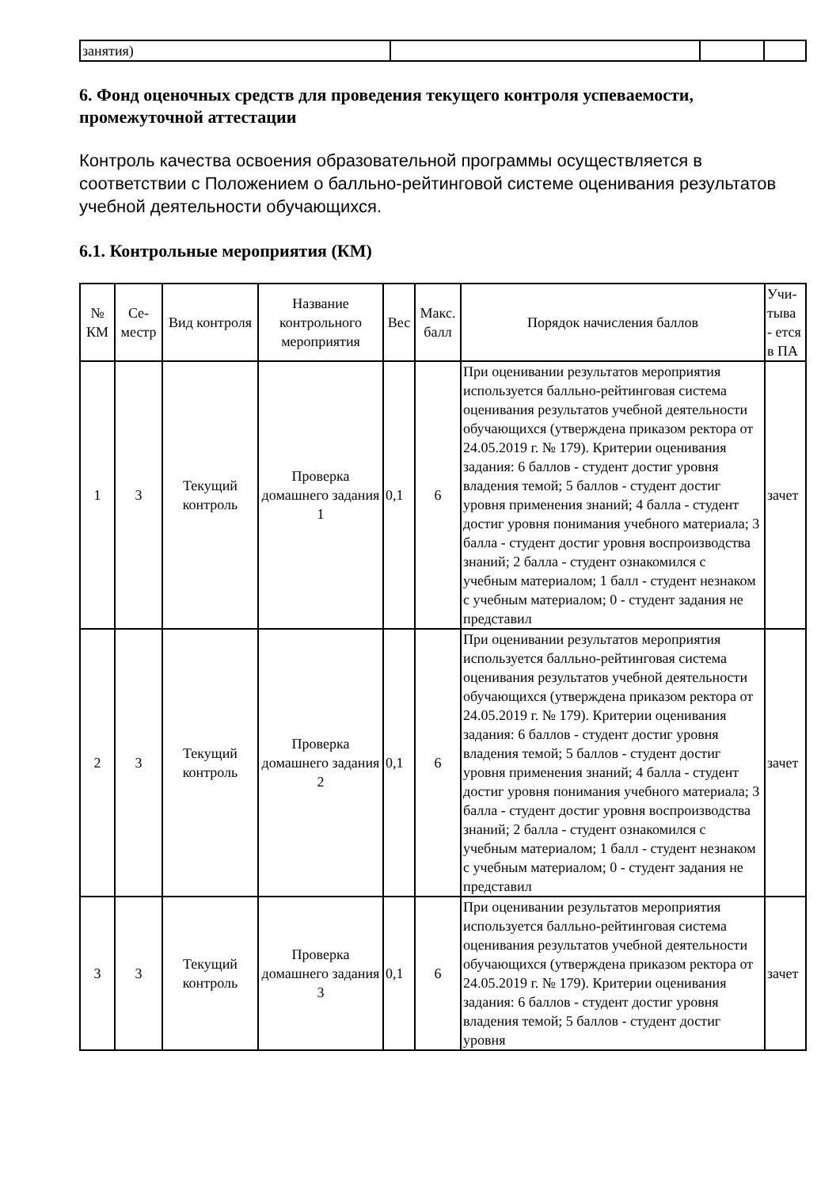| занятия) | | | |
6. Фонд оценочных средств для проведения текущего контроля успеваемости, промежуточной аттестации
Контроль качества освоения образовательной программы осуществляется в соответствии с Положением о балльно-рейтинговой системе оценивания результатов учебной деятельности обучающихся.
6.1. Контрольные мероприятия (КМ)
| № КМ | Се-местр | Вид контроля | Название контрольного мероприятия | Вес | Макс. балл | Порядок начисления баллов | Учи-тыва - ется в ПА |
| --- | --- | --- | --- | --- | --- | --- | --- |
| 1 | 3 | Текущий контроль | Проверка домашнего задания 1 | 0,1 | 6 | При оценивании результатов мероприятия используется балльно-рейтинговая система оценивания результатов учебной деятельности обучающихся (утверждена приказом ректора от 24.05.2019 г. № 179). Критерии оценивания задания: 6 баллов - студент достиг уровня владения темой; 5 баллов - студент достиг уровня применения знаний; 4 балла - студент достиг уровня понимания учебного материала; 3 балла - студент достиг уровня воспроизводства знаний; 2 балла - студент ознакомился с учебным материалом; 1 балл - студент незнаком с учебным материалом; 0 - студент задания не представил | зачет |
| 2 | 3 | Текущий контроль | Проверка домашнего задания 2 | 0,1 | 6 | При оценивании результатов мероприятия используется балльно-рейтинговая система оценивания результатов учебной деятельности обучающихся (утверждена приказом ректора от 24.05.2019 г. № 179). Критерии оценивания задания: 6 баллов - студент достиг уровня владения темой; 5 баллов - студент достиг уровня применения знаний; 4 балла - студент достиг уровня понимания учебного материала; 3 балла - студент достиг уровня воспроизводства знаний; 2 балла - студент ознакомился с учебным материалом; 1 балл - студент незнаком с учебным материалом; 0 - студент задания не представил | зачет |
| 3 | 3 | Текущий контроль | Проверка домашнего задания 3 | 0,1 | 6 | При оценивании результатов мероприятия используется балльно-рейтинговая система оценивания результатов учебной деятельности обучающихся (утверждена приказом ректора от 24.05.2019 г. № 179). Критерии оценивания задания: 6 баллов - студент достиг уровня владения темой; 5 баллов - студент достиг уровня | зачет |